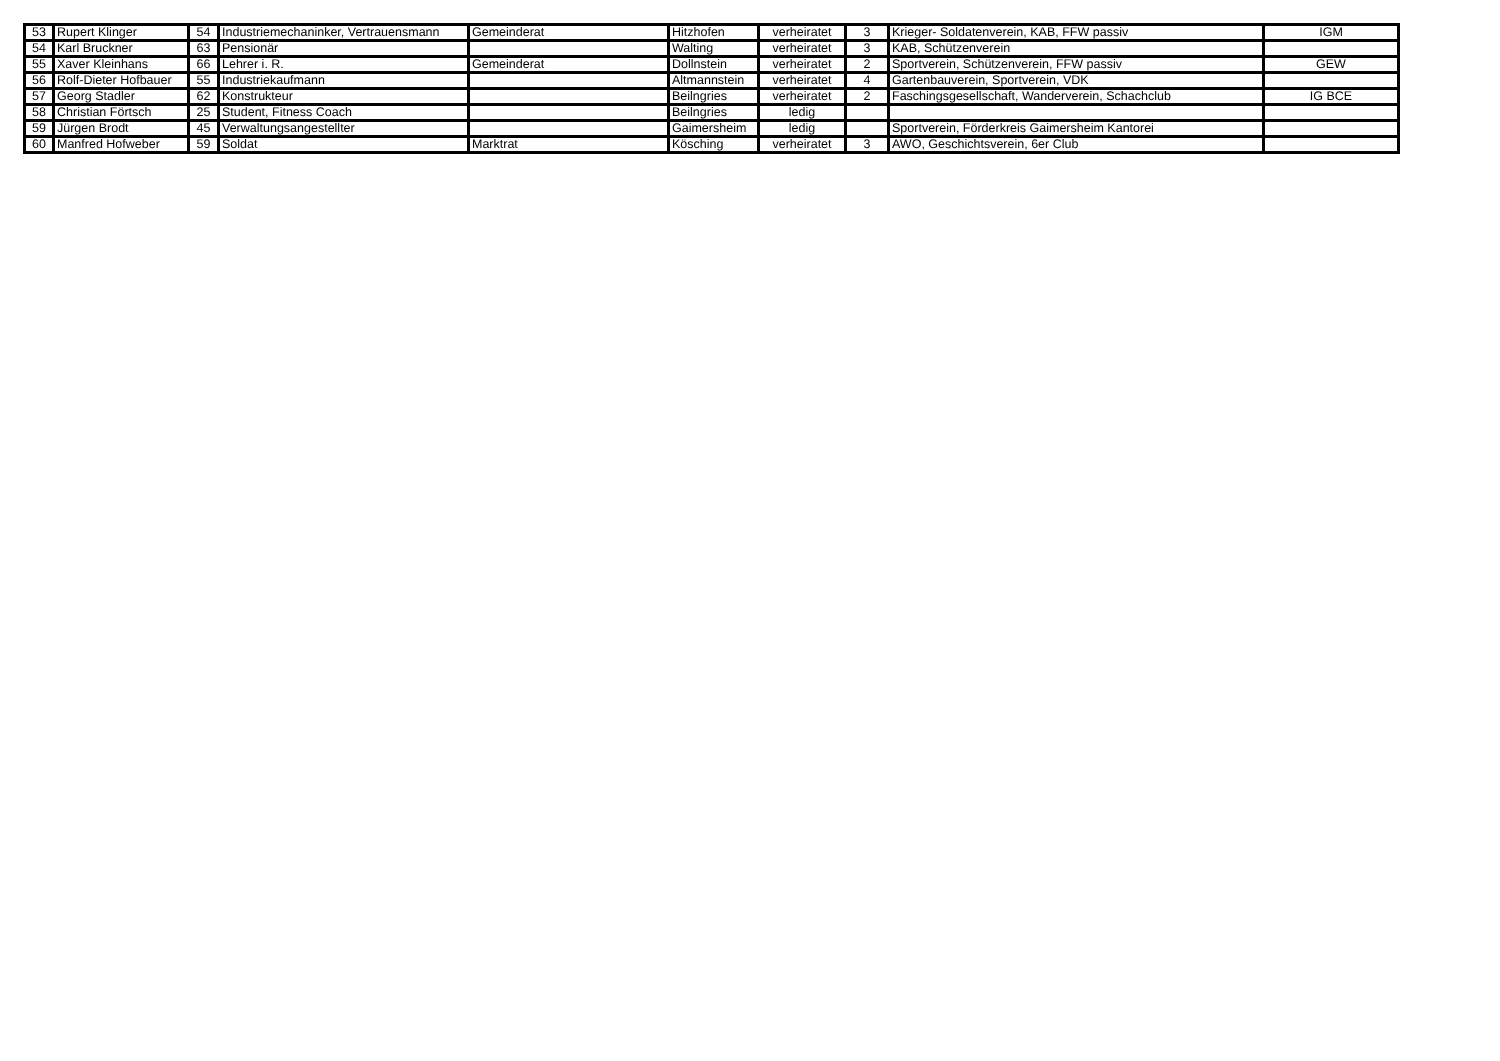| 53 | Rupert Klinger | 54 | Industriemechaninker, Vertrauensmann | Gemeinderat | Hitzhofen | verheiratet | 3 | Krieger- Soldatenverein, KAB, FFW passiv | IGM |
| 54 | Karl Bruckner | 63 | Pensionär | | Walting | verheiratet | 3 | KAB, Schützenverein | |
| 55 | Xaver Kleinhans | 66 | Lehrer i. R. | Gemeinderat | Dollnstein | verheiratet | 2 | Sportverein, Schützenverein, FFW passiv | GEW |
| 56 | Rolf-Dieter Hofbauer | 55 | Industriekaufmann | | Altmannstein | verheiratet | 4 | Gartenbauverein, Sportverein, VDK | |
| 57 | Georg Stadler | 62 | Konstrukteur | | Beilngries | verheiratet | 2 | Faschingsgesellschaft, Wanderverein, Schachclub | IG BCE |
| 58 | Christian Förtsch | 25 | Student, Fitness Coach | | Beilngries | ledig | | | |
| 59 | Jürgen Brodt | 45 | Verwaltungsangestellter | | Gaimersheim | ledig | | Sportverein, Förderkreis Gaimersheim Kantorei | |
| 60 | Manfred Hofweber | 59 | Soldat | Marktrat | Kösching | verheiratet | 3 | AWO, Geschichtsverein, 6er Club | |